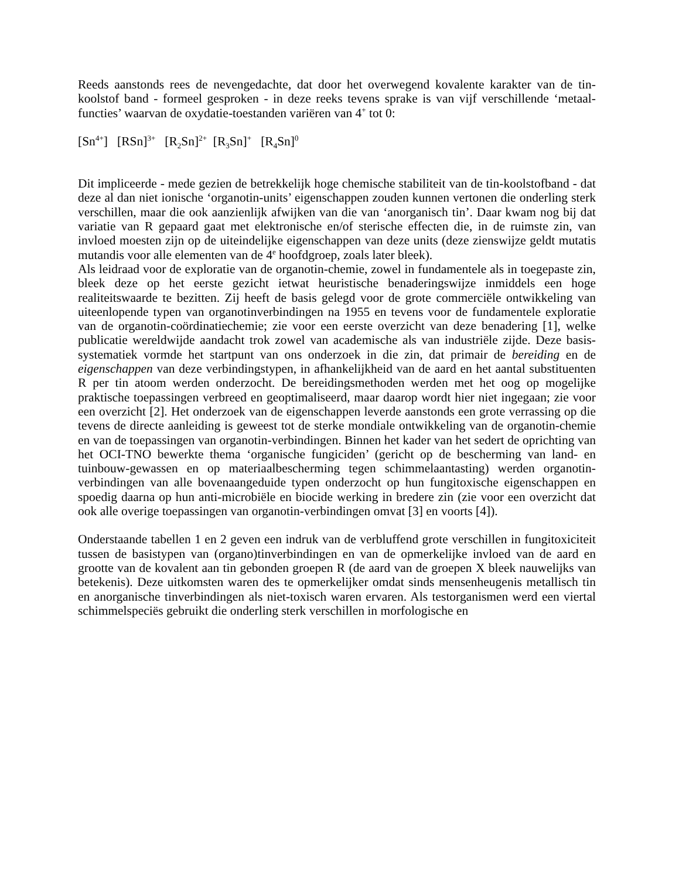Reeds aanstonds rees de nevengedachte, dat door het overwegend kovalente karakter van de tin-koolstof band - formeel gesproken - in deze reeks tevens sprake is van vijf verschillende ‘metaal-functies’ waarvan de oxydatie-toestanden variëren van 4<sup>+</sup> tot 0:
[Sn<sup>4+</sup>] [RSn]<sup>3+</sup> [R<sub>2</sub>Sn]<sup>2+</sup> [R<sub>3</sub>Sn]<sup>+</sup> [R<sub>4</sub>Sn]<sup>0</sup>
Dit impliceerde - mede gezien de betrekkelijk hoge chemische stabiliteit van de tin-koolstofband - dat deze al dan niet ionische ‘organotin-units’ eigenschappen zouden kunnen vertonen die onderling sterk verschillen, maar die ook aanzienlijk afwijken van die van ‘anorganisch tin’. Daar kwam nog bij dat variatie van R gepaard gaat met elektronische en/of sterische effecten die, in de ruimste zin, van invloed moesten zijn op de uiteindelijke eigenschappen van deze units (deze zienswijze geldt mutatis mutandis voor alle elementen van de 4<sup>e</sup> hoofdgroep, zoals later bleek).
Als leidraad voor de exploratie van de organotin-chemie, zowel in fundamentele als in toegepaste zin, bleek deze op het eerste gezicht ietwat heuristische benaderingswijze inmiddels een hoge realiteitswaarde te bezitten. Zij heeft de basis gelegd voor de grote commerciële ontwikkeling van uiteenlopende typen van organotinverbindingen na 1955 en tevens voor de fundamentele exploratie van de organotin-coördinatiechemie; zie voor een eerste overzicht van deze benadering [1], welke publicatie wereldwijde aandacht trok zowel van academische als van industriële zijde. Deze basis-systematiek vormde het startpunt van ons onderzoek in die zin, dat primair de bereiding en de eigenschappen van deze verbindingstypen, in afhankelijkheid van de aard en het aantal substituenten R per tin atoom werden onderzocht. De bereidingsmethoden werden met het oog op mogelijke praktische toepassingen verbreed en geoptimaliseerd, maar daarop wordt hier niet ingegaan; zie voor een overzicht [2]. Het onderzoek van de eigenschappen leverde aanstonds een grote verrassing op die tevens de directe aanleiding is geweest tot de sterke mondiale ontwikkeling van de organotin-chemie en van de toepassingen van organotin-verbindingen. Binnen het kader van het sedert de oprichting van het OCI-TNO bewerkte thema ‘organische fungiciden’ (gericht op de bescherming van land- en tuinbouw-gewassen en op materiaalbescherming tegen schimmelaantasting) werden organotin-verbindingen van alle bovenaangeduide typen onderzocht op hun fungitoxische eigenschappen en spoedig daarna op hun anti-microbiële en biocide werking in bredere zin (zie voor een overzicht dat ook alle overige toepassingen van organotin-verbindingen omvat [3] en voorts [4]).
Onderstaande tabellen 1 en 2 geven een indruk van de verbluffend grote verschillen in fungitoxiciteit tussen de basistypen van (organo)tinverbindingen en van de opmerkelijke invloed van de aard en grootte van de kovalent aan tin gebonden groepen R (de aard van de groepen X bleek nauwelijks van betekenis). Deze uitkomsten waren des te opmerkelijker omdat sinds mensenheugenis metallisch tin en anorganische tinverbindingen als niet-toxisch waren ervaren. Als testorganismen werd een viertal schimmelspeciës gebruikt die onderling sterk verschillen in morfologische en